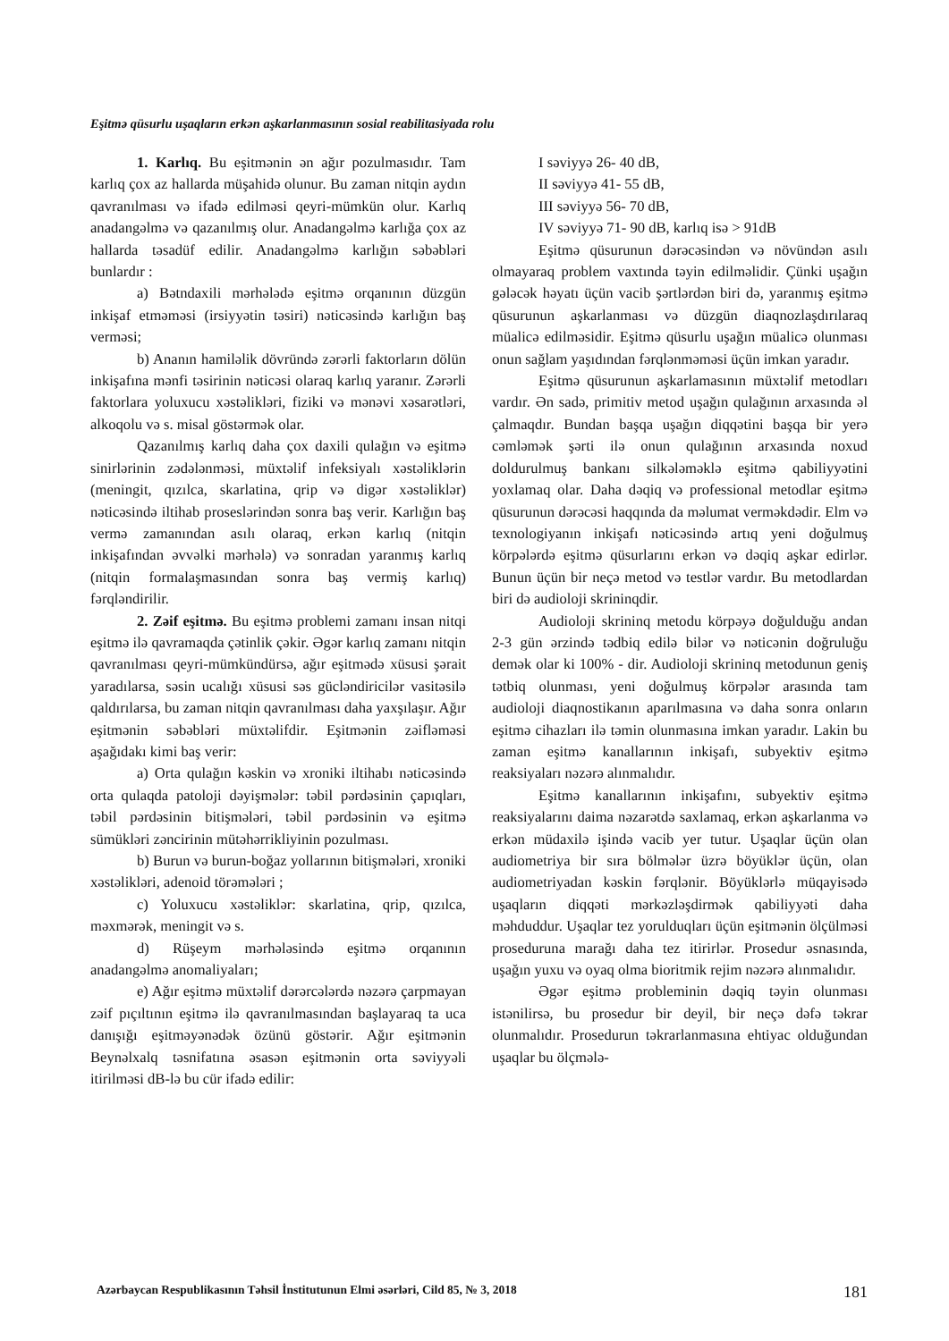Eşitmə qüsurlu uşaqların erkən aşkarlanmasının sosial reabilitasiyada rolu
1. Karlıq. Bu eşitmənin ən ağır pozulması­dır. Tam karlıq çox az hallarda müşahidə olunur. Bu zaman nitqin aydın qavranılması və ifadə edilməsi qeyri-mümkün olur. Karlıq anadangəlmə və qazanılmış olur. Anadangəlmə karlığa çox az hallarda təsadüf edilir. Anadangəlmə karlığın səbəbləri bunlardır :
a) Bətndaxili mərhələdə eşitmə orqanının düzgün inkişaf etməməsi (irsiyyətin təsiri) nəticəsində karlığın baş verməsi;
b) Ananın hamiləlik dövründə zərərli faktorların dölün inkişafına mənfi təsirinin nəticəsi olaraq karlıq yaranır. Zərərli faktorlara yoluxucu xəstəlikləri, fiziki və mənəvi xəsarətləri, alkoqolu və s. misal göstərmək olar.
Qazanılmış karlıq daha çox daxili qulağın və eşitmə sinirlərinin zədələnməsi, müxtəlif infeksiyalı xəstəliklərin (meningit, qızılca, skarlatina, qrip və digər xəstəliklər) nəticəsində iltihab proseslərindən sonra baş verir. Karlığın baş vermə zamanından asılı olaraq, erkən karlıq (nitqin inkişafından əvvəlki mərhələ) və sonradan yaranmış karlıq (nitqin formalaşmasından sonra baş vermiş karlıq) fərqləndirilir.
2. Zəif eşitmə. Bu eşitmə problemi zamanı insan nitqi eşitmə ilə qavramaqda çətinlik çəkir. Əgər karlıq zamanı nitqin qavranılması qeyri-mümkündürsə, ağır eşitmədə xüsusi şərait yaradılarsa, səsin ucalığı xüsusi səs gücləndiricilər vasitəsilə qaldırılarsa, bu zaman nitqin qavranılması daha yaxşılaşır. Ağır eşitmənin səbəbləri müxtəlifdir. Eşitmənin zəifləməsi aşağıdakı kimi baş verir:
a) Orta qulağın kəskin və xroniki iltihabı nəticəsində orta qulaqda patoloji dəyişmələr: təbil pərdəsinin çapıqları, təbil pərdəsinin bitişmələri, təbil pərdəsinin və eşitmə sümükləri zəncirinin mütəhərrikliyinin pozulması.
b) Burun və burun-boğaz yollarının bitişmələri, xroniki xəstəlikləri, adenoid törəmələri ;
c) Yoluxucu xəstəliklər: skarlatina, qrip, qızılca, məxmərək, meningit və s.
d) Rüşeym mərhələsində eşitmə orqanının anadangəlmə anomaliyaları;
e) Ağır eşitmə müxtəlif dərərcələrdə nəzərə çarpmayan zəif pıçıltının eşitmə ilə qavranılmasından başlayaraq ta uca danışığı eşitməyənədək özünü göstərir. Ağır eşitmənin Beynəlxalq təsnifatına əsasən eşitmənin orta səviyyəli itirilməsi dB-lə bu cür ifadə edilir:
I səviyyə 26- 40 dB,
II səviyyə 41- 55 dB,
III səviyyə 56- 70 dB,
IV səviyyə 71- 90 dB, karlıq isə > 91dB
Eşitmə qüsurunun dərəcəsindən və növündən asılı olmayaraq problem vaxtında təyin edilməlidir. Çünki uşağın gələcək həyatı üçün vacib şərtlərdən biri də, yaranmış eşitmə qüsurunun aşkarlanması və düzgün diaqnozlaşdırılaraq müalicə edilməsidir. Eşitmə qüsurlu uşağın müalicə olunması onun sağlam yaşıdından fərqlənməməsi üçün imkan yaradır.
Eşitmə qüsurunun aşkarlamasının müxtəlif metodları vardır. Ən sadə, primitiv metod uşağın qulağının arxasında əl çalmaqdır. Bundan başqa uşağın diqqətini başqa bir yerə cəmləmək şərti ilə onun qulağının arxasında noxud doldurulmuş bankanı silkələməklə eşitmə qabiliyyətini yoxlamaq olar. Daha dəqiq və professional metodlar eşitmə qüsurunun dərəcəsi haqqında da məlumat verməkdədir. Elm və texnologiyanın inkişafı nəticəsində artıq yeni doğulmuş körpələrdə eşitmə qüsurlarını erkən və dəqiq aşkar edirlər. Bunun üçün bir neçə metod və testlər vardır. Bu metodlardan biri də audioloji skrininqdir.
Audioloji skrininq metodu körpəyə doğulduğu andan 2-3 gün ərzində tədbiq edilə bilər və nəticənin doğruluğu demək olar ki 100% - dir. Audioloji skrininq metodunun geniş tətbiq olunması, yeni doğulmuş körpələr arasında tam audioloji diaqnostikanın aparılmasına və daha sonra onların eşitmə cihazları ilə təmin olunmasına imkan yaradır. Lakin bu zaman eşitmə kanallarının inkişafı, subyektiv eşitmə reaksiyaları nəzərə alınmalıdır.
Eşitmə kanallarının inkişafını, subyektiv eşitmə reaksiyalarını daima nəzarətdə saxlamaq, erkən aşkarlanma və erkən müdaxilə işində vacib yer tutur. Uşaqlar üçün olan audiometriya bir sıra bölmələr üzrə böyüklər üçün, olan audiometriyadan kəskin fərqlənir. Böyüklərlə müqayisədə uşaqların diqqəti mərkəzləşdirmək qabiliyyəti daha məhduddur. Uşaqlar tez yorulduqları üçün eşitmənin ölçülməsi proseduruna marağı daha tez itirirlər. Prosedur əsnasında, uşağın yuxu və oyaq olma bioritmik rejim nəzərə alınmalıdır.
Əgər eşitmə probleminin dəqiq təyin olunması istənilirsə, bu prosedur bir deyil, bir neçə dəfə təkrar olunmalıdır. Prosedurun təkrarlanmasına ehtiyac olduğundan uşaqlar bu ölçmələ-
Azərbaycan Respublikasının Təhsil İnstitutunun Elmi əsərləri, Cild 85, № 3, 2018 181